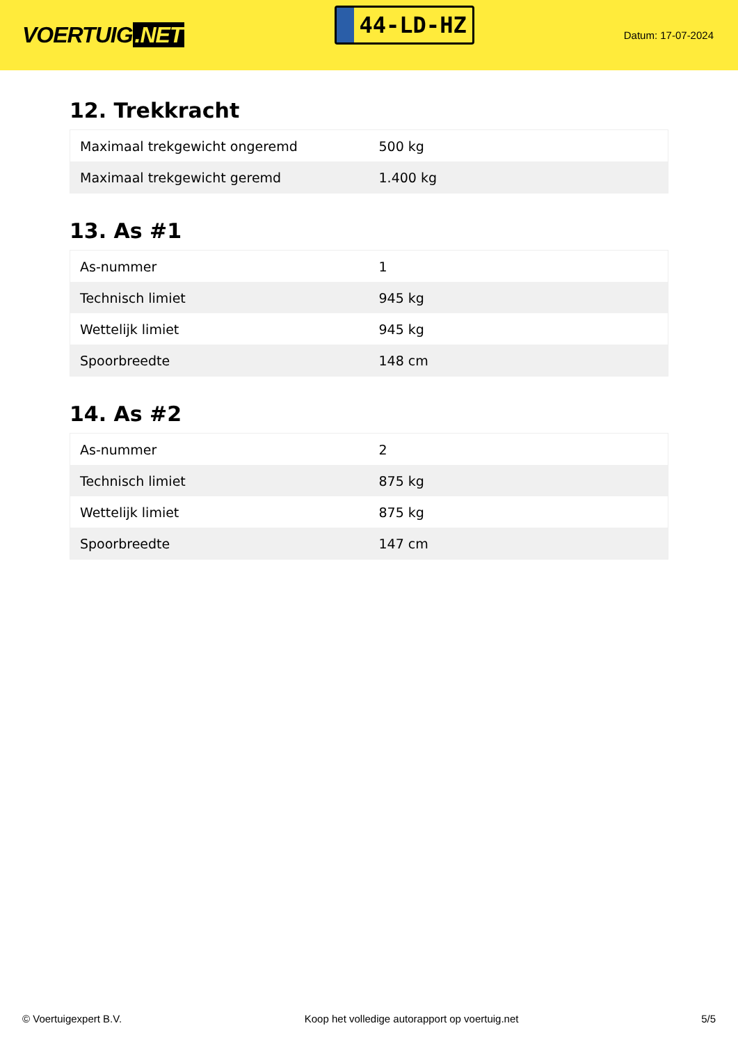VOERTUIG.NET
44-LD-HZ
Datum: 17-07-2024
12. Trekkracht
| Maximaal trekgewicht ongeremd | 500 kg |
| Maximaal trekgewicht geremd | 1.400 kg |
13. As #1
| As-nummer | 1 |
| Technisch limiet | 945 kg |
| Wettelijk limiet | 945 kg |
| Spoorbreedte | 148 cm |
14. As #2
| As-nummer | 2 |
| Technisch limiet | 875 kg |
| Wettelijk limiet | 875 kg |
| Spoorbreedte | 147 cm |
© Voertuigexpert B.V. Koop het volledige autorapport op voertuig.net 5/5